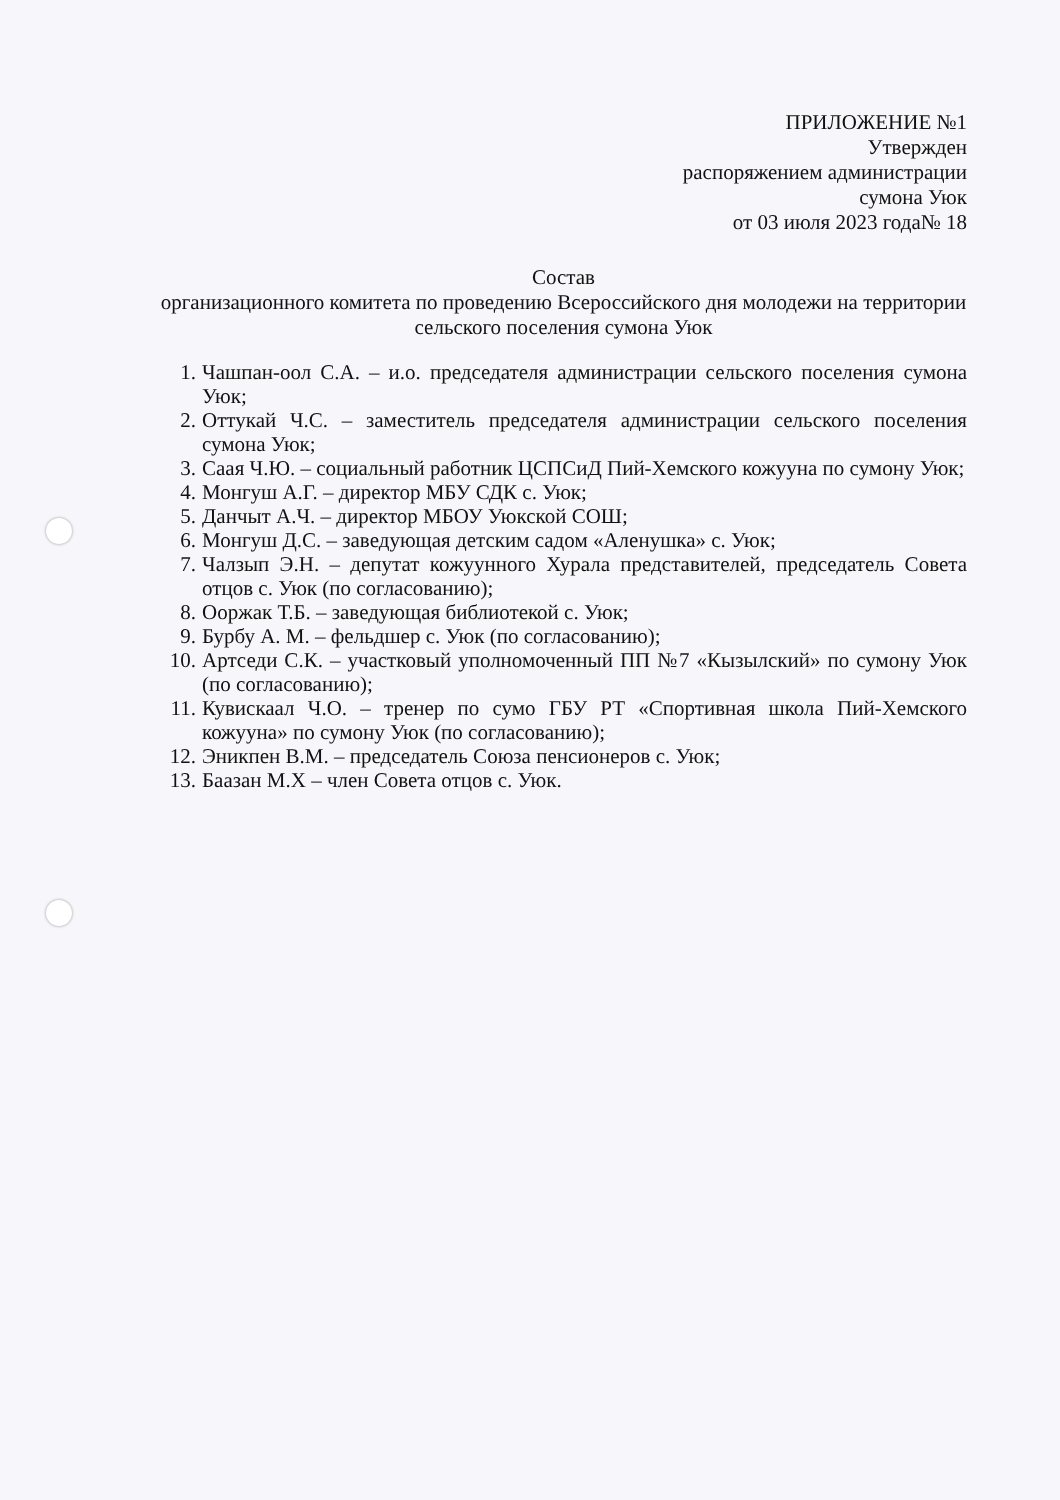ПРИЛОЖЕНИЕ №1
Утвержден
распоряжением администрации
сумона Уюк
от 03 июля 2023 года№ 18
Состав
организационного комитета по проведению Всероссийского дня молодежи на территории сельского поселения сумона Уюк
1. Чашпан-оол С.А. – и.о. председателя администрации сельского поселения сумона Уюк;
2. Оттукай Ч.С. – заместитель председателя администрации сельского поселения сумона Уюк;
3. Саая Ч.Ю. – социальный работник ЦСПСиД Пий-Хемского кожууна по сумону Уюк;
4. Монгуш А.Г. – директор МБУ СДК с. Уюк;
5. Данчыт А.Ч. – директор МБОУ Уюкской СОШ;
6. Монгуш Д.С. – заведующая детским садом «Аленушка» с. Уюк;
7. Чалзып Э.Н. – депутат кожуунного Хурала представителей, председатель Совета отцов с. Уюк (по согласованию);
8. Ооржак Т.Б. – заведующая библиотекой с. Уюк;
9. Бурбу А. М. – фельдшер с. Уюк (по согласованию);
10. Артседи С.К. – участковый уполномоченный ПП №7 «Кызылский» по сумону Уюк (по согласованию);
11. Кувискаал Ч.О. – тренер по сумо ГБУ РТ «Спортивная школа Пий-Хемского кожууна» по сумону Уюк (по согласованию);
12. Эникпен В.М. – председатель Союза пенсионеров с. Уюк;
13. Баазан М.Х – член Совета отцов с. Уюк.